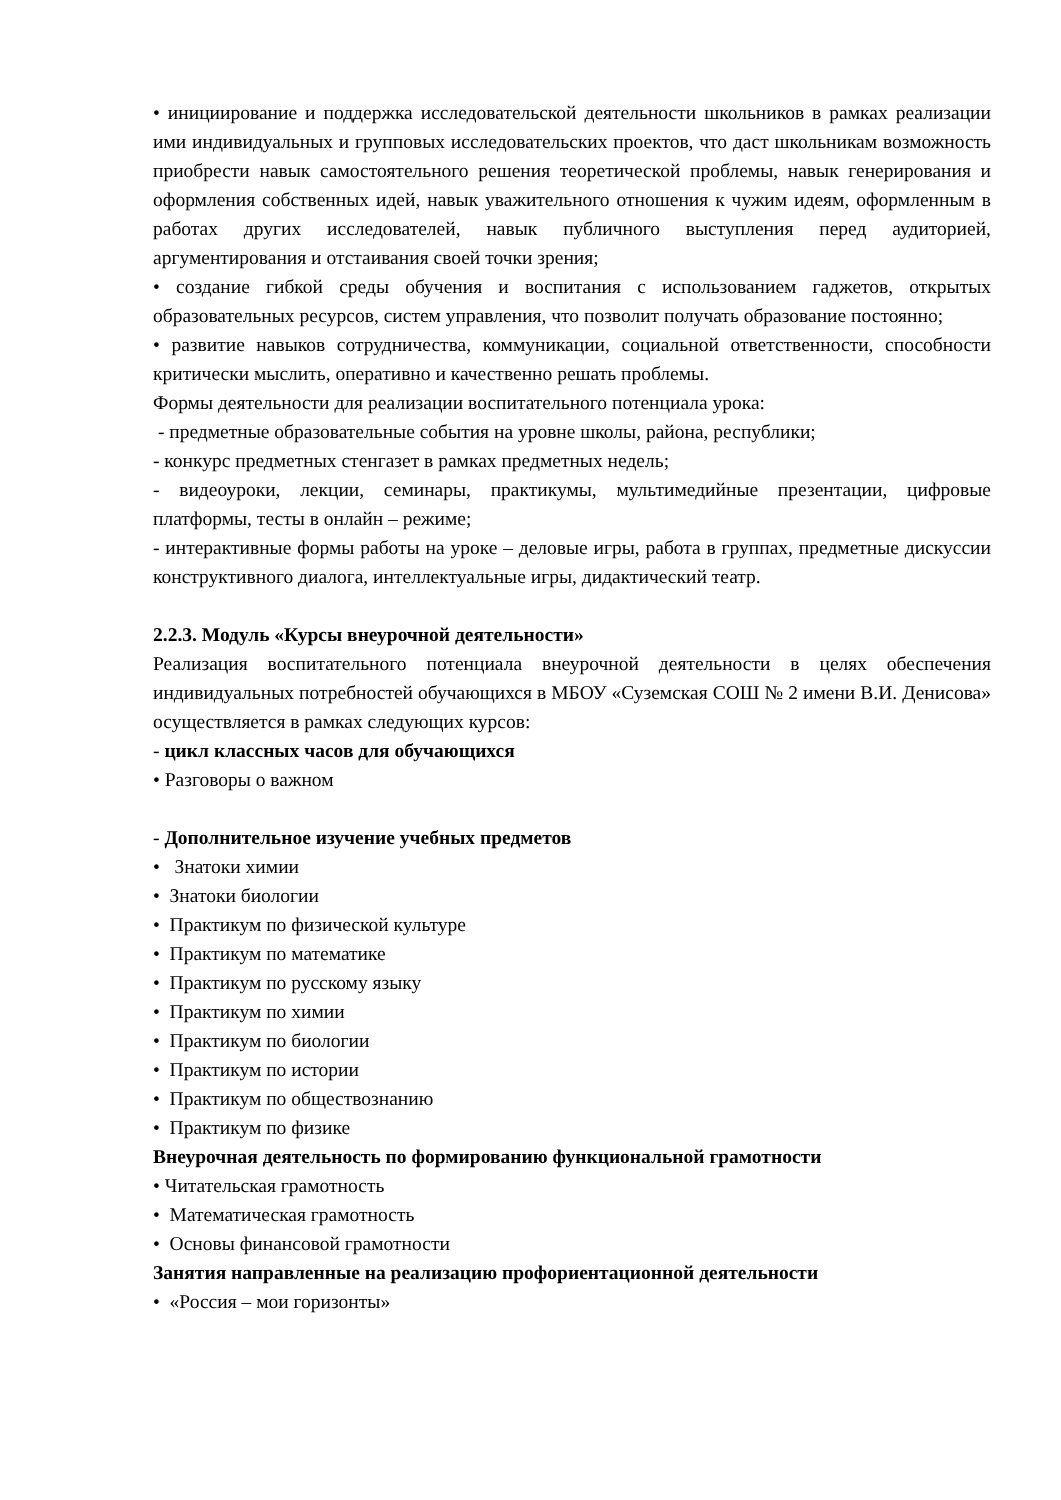• инициирование и поддержка исследовательской деятельности школьников в рамках реализации ими индивидуальных и групповых исследовательских проектов, что даст школьникам возможность приобрести навык самостоятельного решения теоретической проблемы, навык генерирования и оформления собственных идей, навык уважительного отношения к чужим идеям, оформленным в работах других исследователей, навык публичного выступления перед аудиторией, аргументирования и отстаивания своей точки зрения;
• создание гибкой среды обучения и воспитания с использованием гаджетов, открытых образовательных ресурсов, систем управления, что позволит получать образование постоянно;
• развитие навыков сотрудничества, коммуникации, социальной ответственности, способности критически мыслить, оперативно и качественно решать проблемы.
Формы деятельности для реализации воспитательного потенциала урока:
- предметные образовательные события на уровне школы, района, республики;
- конкурс предметных стенгазет в рамках предметных недель;
- видеоуроки, лекции, семинары, практикумы, мультимедийные презентации, цифровые платформы, тесты в онлайн – режиме;
- интерактивные формы работы на уроке – деловые игры, работа в группах, предметные дискуссии конструктивного диалога, интеллектуальные игры, дидактический театр.
2.2.3. Модуль «Курсы внеурочной деятельности»
Реализация воспитательного потенциала внеурочной деятельности в целях обеспечения индивидуальных потребностей обучающихся в МБОУ «Суземская СОШ № 2 имени В.И. Денисова» осуществляется в рамках следующих курсов:
- цикл классных часов для обучающихся
• Разговоры о важном
- Дополнительное изучение учебных предметов
• Знатоки химии
• Знатоки биологии
• Практикум по физической культуре
• Практикум по математике
• Практикум по русскому языку
• Практикум по химии
• Практикум по биологии
• Практикум по истории
• Практикум по обществознанию
• Практикум по физике
Внеурочная деятельность по формированию функциональной грамотности
• Читательская грамотность
• Математическая грамотность
• Основы финансовой грамотности
Занятия направленные на реализацию профориентационной деятельности
• «Россия – мои горизонты»